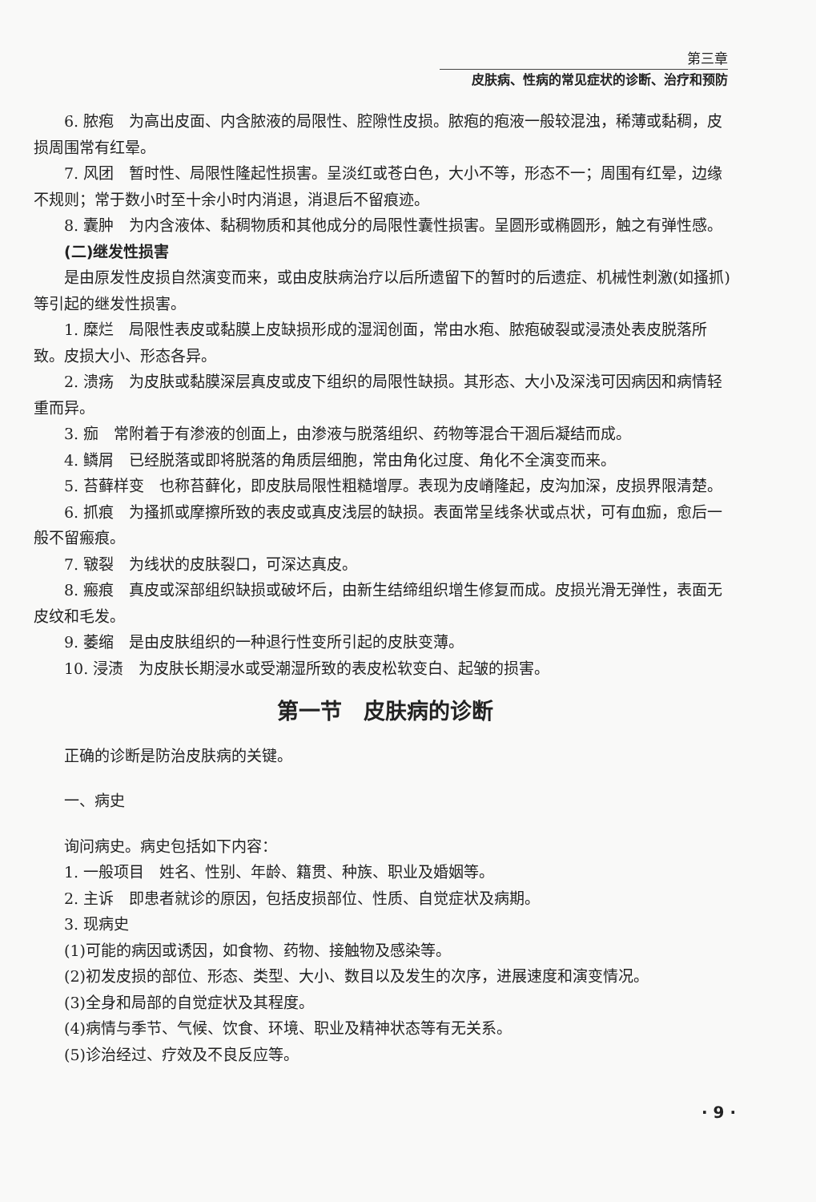第三章
皮肤病、性病的常见症状的诊断、治疗和预防
6. 脓疱　为高出皮面、内含脓液的局限性、腔隙性皮损。脓疱的疱液一般较混浊，稀薄或黏稠，皮损周围常有红晕。
7. 风团　暂时性、局限性隆起性损害。呈淡红或苍白色，大小不等，形态不一；周围有红晕，边缘不规则；常于数小时至十余小时内消退，消退后不留痕迹。
8. 囊肿　为内含液体、黏稠物质和其他成分的局限性囊性损害。呈圆形或椭圆形，触之有弹性感。
(二)继发性损害
是由原发性皮损自然演变而来，或由皮肤病治疗以后所遗留下的暂时的后遗症、机械性刺激(如搔抓)等引起的继发性损害。
1. 糜烂　局限性表皮或黏膜上皮缺损形成的湿润创面，常由水疱、脓疱破裂或浸渍处表皮脱落所致。皮损大小、形态各异。
2. 溃疡　为皮肤或黏膜深层真皮或皮下组织的局限性缺损。其形态、大小及深浅可因病因和病情轻重而异。
3. 痂　常附着于有渗液的创面上，由渗液与脱落组织、药物等混合干涸后凝结而成。
4. 鳞屑　已经脱落或即将脱落的角质层细胞，常由角化过度、角化不全演变而来。
5. 苔藓样变　也称苔藓化，即皮肤局限性粗糙增厚。表现为皮嵴隆起，皮沟加深，皮损界限清楚。
6. 抓痕　为搔抓或摩擦所致的表皮或真皮浅层的缺损。表面常呈线条状或点状，可有血痂，愈后一般不留瘢痕。
7. 皲裂　为线状的皮肤裂口，可深达真皮。
8. 瘢痕　真皮或深部组织缺损或破坏后，由新生结缔组织增生修复而成。皮损光滑无弹性，表面无皮纹和毛发。
9. 萎缩　是由皮肤组织的一种退行性变所引起的皮肤变薄。
10. 浸渍　为皮肤长期浸水或受潮湿所致的表皮松软变白、起皱的损害。
第一节　皮肤病的诊断
正确的诊断是防治皮肤病的关键。
一、病史
询问病史。病史包括如下内容：
1. 一般项目　姓名、性别、年龄、籍贯、种族、职业及婚姻等。
2. 主诉　即患者就诊的原因，包括皮损部位、性质、自觉症状及病期。
3. 现病史
(1)可能的病因或诱因，如食物、药物、接触物及感染等。
(2)初发皮损的部位、形态、类型、大小、数目以及发生的次序，进展速度和演变情况。
(3)全身和局部的自觉症状及其程度。
(4)病情与季节、气候、饮食、环境、职业及精神状态等有无关系。
(5)诊治经过、疗效及不良反应等。
· 9 ·